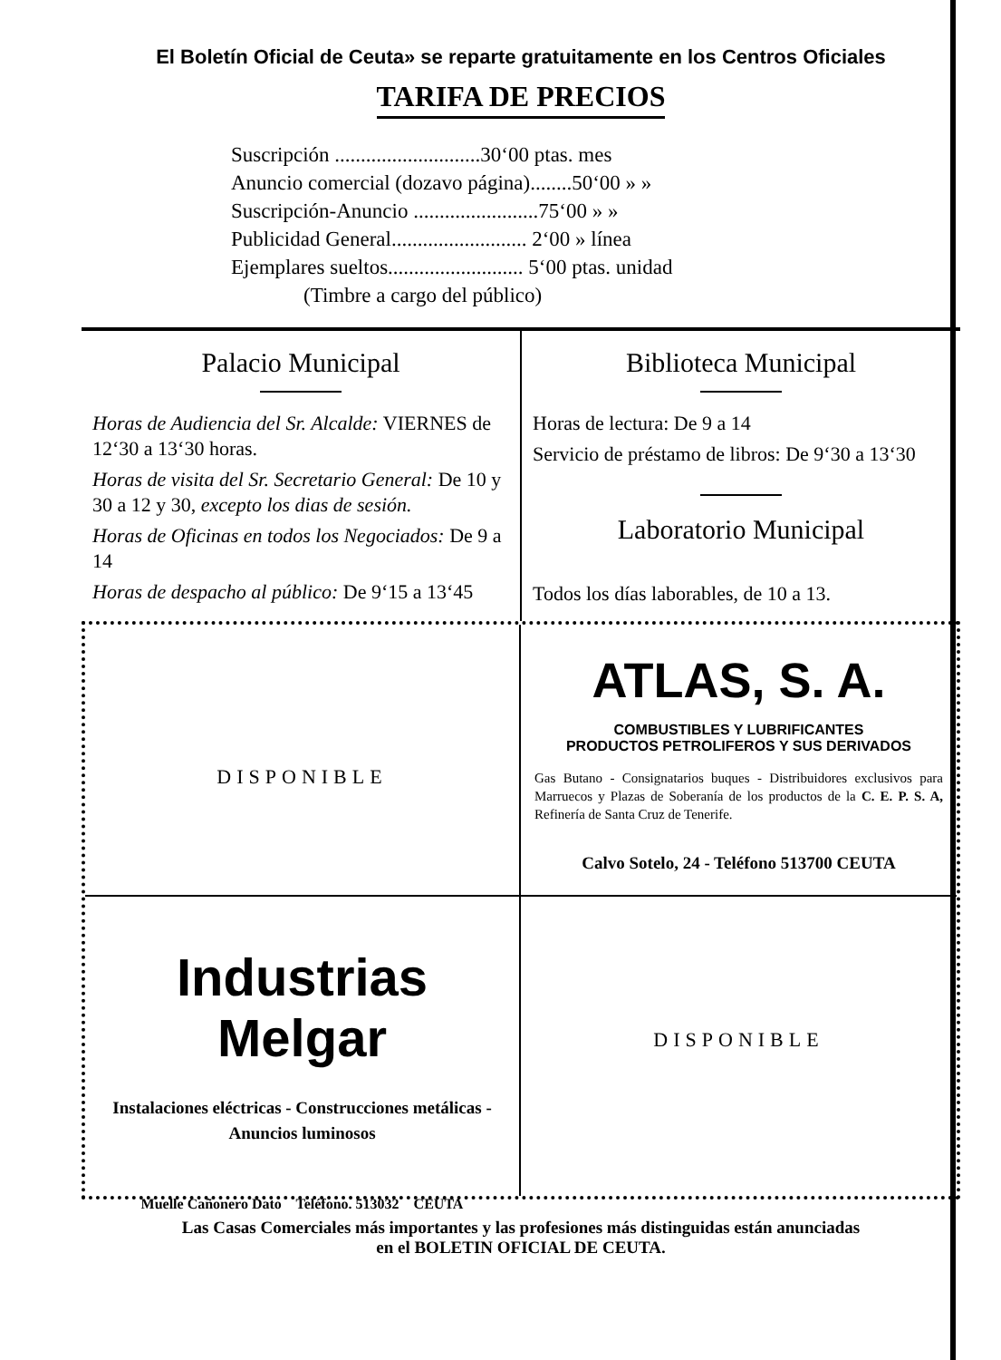El Boletín Oficial de Ceuta» se reparte gratuitamente en los Centros Oficiales
TARIFA DE PRECIOS
Suscripción ............................30‘00 ptas. mes
Anuncio comercial (dozavo página)........50‘00 » »
Suscripción-Anuncio ........................75‘00 » »
Publicidad General.......................... 2‘00 » línea
Ejemplares sueltos.......................... 5‘00 ptas. unidad
(Timbre a cargo del público)
Palacio Municipal
Horas de Audiencia del Sr. Alcalde: VIERNES de 12‘30 a 13‘30 horas.
Horas de visita del Sr. Secretario General: De 10 y 30 a 12 y 30, excepto los dias de sesión.
Horas de Oficinas en todos los Negociados: De 9 a 14
Horas de despacho al público: De 9‘15 a 13‘45
Biblioteca Municipal
Horas de lectura: De 9 a 14
Servicio de préstamo de libros: De 9‘30 a 13‘30
Laboratorio Municipal
Todos los días laborables, de 10 a 13.
DISPONIBLE
ATLAS, S. A.
COMBUSTIBLES Y LUBRIFICANTES
PRODUCTOS PETROLIFEROS Y SUS DERIVADOS
Gas Butano - Consignatarios buques - Distribuidores exclusivos para Marruecos y Plazas de Soberanía de los productos de la C. E. P. S. A, Refinería de Santa Cruz de Tenerife.
Calvo Sotelo, 24 - Teléfono 513700 CEUTA
Industrias Melgar
Instalaciones eléctricas - Construcciones metálicas - Anuncios luminosos
Muelle Cañonero Dato Teléfono. 513032 CEUTA
DISPONIBLE
Las Casas Comerciales más importantes y las profesiones más distinguidas están anunciadas
en el BOLETIN OFICIAL DE CEUTA.